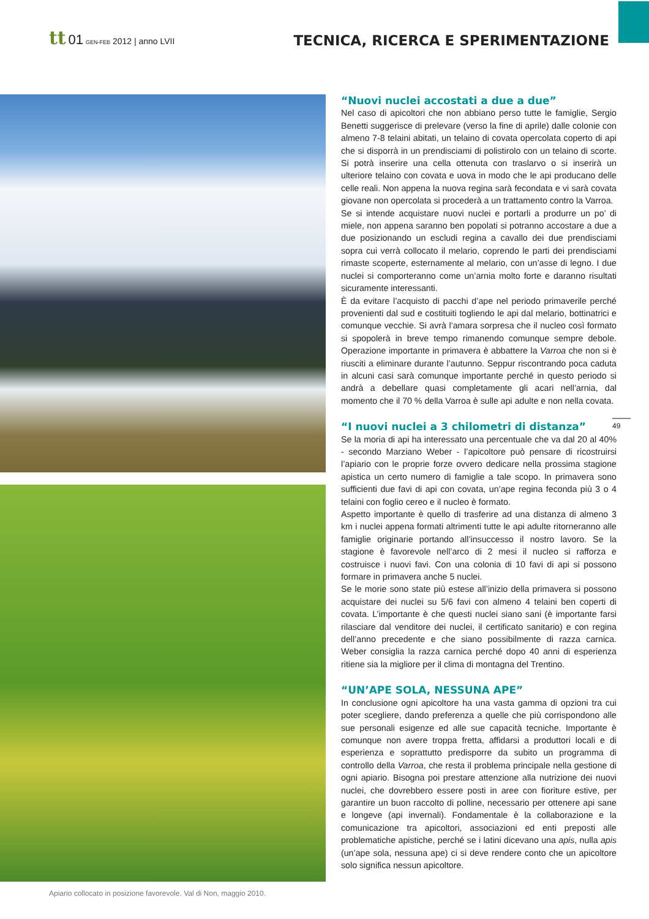tt 01 GEN-FEB 2012 | anno LVII
TECNICA, RICERCA E SPERIMENTAZIONE
Apiario collocato in posizione favorevole. Val di Non, maggio 2010.
“Nuovi nuclei accostati a due a due”
Nel caso di apicoltori che non abbiano perso tutte le famiglie, Sergio Benetti suggerisce di prelevare (verso la fine di aprile) dalle colonie con almeno 7-8 telaini abitati, un telaino di covata opercolata coperto di api che si disporrà in un prendisciami di polistirolo con un telaino di scorte. Si potrà inserire una cella ottenuta con traslarvo o si inserirà un ulteriore telaino con covata e uova in modo che le api producano delle celle reali. Non appena la nuova regina sarà fecondata e vi sarà covata giovane non opercolata si procederà a un trattamento contro la Varroa.
Se si intende acquistare nuovi nuclei e portarli a produrre un po’ di miele, non appena saranno ben popolati si potranno accostare a due a due posizionando un escludi regina a cavallo dei due prendisciami sopra cui verrà collocato il melario, coprendo le parti dei prendisciami rimaste scoperte, esternamente al melario, con un’asse di legno. I due nuclei si comporteranno come un’arnia molto forte e daranno risultati sicuramente interessanti.
È da evitare l’acquisto di pacchi d’ape nel periodo primaverile perché provenienti dal sud e costituiti togliendo le api dal melario, bottinatrici e comunque vecchie. Si avrà l’amara sorpresa che il nucleo così formato si spopolerà in breve tempo rimanendo comunque sempre debole. Operazione importante in primavera è abbattere la Varroa che non si è riusciti a eliminare durante l’autunno. Seppur riscontrando poca caduta in alcuni casi sarà comunque importante perché in questo periodo si andrà a debellare quasi completamente gli acari nell’arnia, dal momento che il 70 % della Varroa è sulle api adulte e non nella covata.
“I nuovi nuclei a 3 chilometri di distanza”
Se la moria di api ha interessato una percentuale che va dal 20 al 40% - secondo Marziano Weber - l’apicoltore può pensare di ricostruirsi l’apiario con le proprie forze ovvero dedicare nella prossima stagione apistica un certo numero di famiglie a tale scopo. In primavera sono sufficienti due favi di api con covata, un’ape regina feconda più 3 o 4 telaini con foglio cereo e il nucleo è formato.
Aspetto importante è quello di trasferire ad una distanza di almeno 3 km i nuclei appena formati altrimenti tutte le api adulte ritorneranno alle famiglie originarie portando all’insuccesso il nostro lavoro. Se la stagione è favorevole nell’arco di 2 mesi il nucleo si rafforza e costruisce i nuovi favi. Con una colonia di 10 favi di api si possono formare in primavera anche 5 nuclei.
Se le morie sono state più estese all’inizio della primavera si possono acquistare dei nuclei su 5/6 favi con almeno 4 telaini ben coperti di covata. L’importante è che questi nuclei siano sani (è importante farsi rilasciare dal venditore dei nuclei, il certificato sanitario) e con regina dell’anno precedente e che siano possibilmente di razza carnica. Weber consiglia la razza carnica perché dopo 40 anni di esperienza ritiene sia la migliore per il clima di montagna del Trentino.
“UN’APE SOLA, NESSUNA APE”
In conclusione ogni apicoltore ha una vasta gamma di opzioni tra cui poter scegliere, dando preferenza a quelle che più corrispondono alle sue personali esigenze ed alle sue capacità tecniche. Importante è comunque non avere troppa fretta, affidarsi a produttori locali e di esperienza e soprattutto predisporre da subito un programma di controllo della Varroa, che resta il problema principale nella gestione di ogni apiario. Bisogna poi prestare attenzione alla nutrizione dei nuovi nuclei, che dovrebbero essere posti in aree con fioriture estive, per garantire un buon raccolto di polline, necessario per ottenere api sane e longeve (api invernali). Fondamentale è la collaborazione e la comunicazione tra apicoltori, associazioni ed enti preposti alle problematiche apistiche, perché se i latini dicevano una apis, nulla apis (un’ape sola, nessuna ape) ci si deve rendere conto che un apicoltore solo significa nessun apicoltore.
49